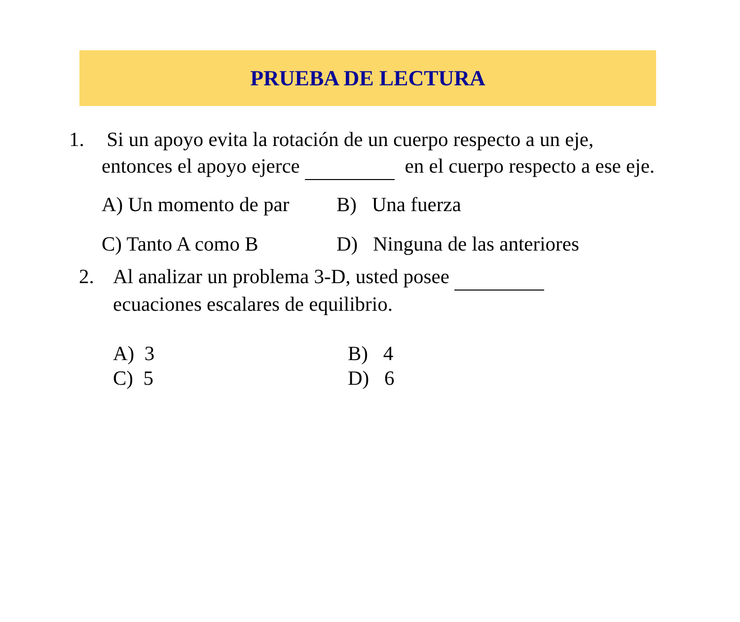PRUEBA DE LECTURA
1. Si un apoyo evita la rotación de un cuerpo respecto a un eje, entonces el apoyo ejerce en el cuerpo respecto a ese eje.
A) Un momento de par
B) Una fuerza
C) Tanto A como B D) Ninguna de las anteriores
2. Al analizar un problema 3-D, usted posee
ecuaciones escalares de equilibrio.
A) 3 B) 4
C) 5 D) 6